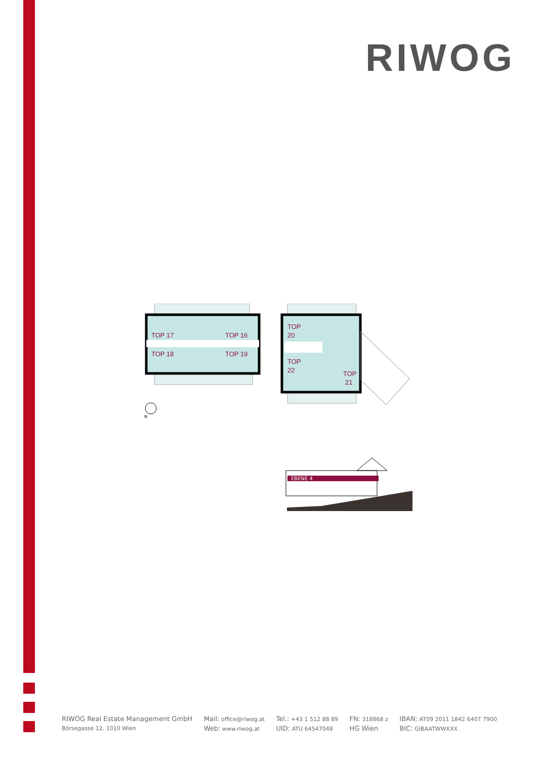RIWOG
TOP 17
TOP 16
TOP 18
TOP 19
TOP
20
TOP
22
TOP
21
N
EBENE 4
RIWOG Real Estate Management GmbH
Börsegasse 12, 1010 Wien
Mail: office@riwog.at
Web: www.riwog.at
Tel.: +43 1 512 88 89
UID: ATU 64547048
FN: 318868 z
HG Wien
IBAN: AT09 2011 1842 6407 7900
BIC: GIBAATWWXXX